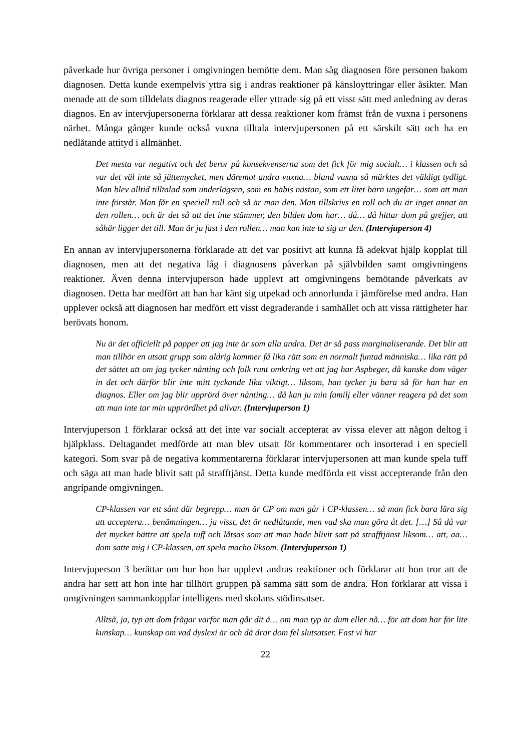påverkade hur övriga personer i omgivningen bemötte dem. Man såg diagnosen före personen bakom diagnosen. Detta kunde exempelvis yttra sig i andras reaktioner på känsloyttringar eller åsikter. Man menade att de som tilldelats diagnos reagerade eller yttrade sig på ett visst sätt med anledning av deras diagnos. En av intervjupersonerna förklarar att dessa reaktioner kom främst från de vuxna i personens närhet. Många gånger kunde också vuxna tilltala intervjupersonen på ett särskilt sätt och ha en nedlåtande attityd i allmänhet.
Det mesta var negativt och det beror på konsekvenserna som det fick för mig socialt… i klassen och så var det väl inte så jättemycket, men däremot andra vuxna… bland vuxna så märktes det väldigt tydligt. Man blev alltid tilltalad som underlägsen, som en bäbis nästan, som ett litet barn ungefär… som att man inte förstår. Man får en speciell roll och så är man den. Man tillskrivs en roll och du är inget annat än den rollen… och är det så att det inte stämmer, den bilden dom har… då… då hittar dom på grejjer, att såhär ligger det till. Man är ju fast i den rollen… man kan inte ta sig ur den. (Intervjuperson 4)
En annan av intervjupersonerna förklarade att det var positivt att kunna få adekvat hjälp kopplat till diagnosen, men att det negativa låg i diagnosens påverkan på självbilden samt omgivningens reaktioner. Även denna intervjuperson hade upplevt att omgivningens bemötande påverkats av diagnosen. Detta har medfört att han har känt sig utpekad och annorlunda i jämförelse med andra. Han upplever också att diagnosen har medfört ett visst degraderande i samhället och att vissa rättigheter har berövats honom.
Nu är det officiellt på papper att jag inte är som alla andra. Det är så pass marginaliserande. Det blir att man tillhör en utsatt grupp som aldrig kommer få lika rätt som en normalt funtad människa… lika rätt på det sättet att om jag tycker nånting och folk runt omkring vet att jag har Aspbeger, då kanske dom väger in det och därför blir inte mitt tyckande lika viktigt… liksom, han tycker ju bara så för han har en diagnos. Eller om jag blir upprörd över nånting… då kan ju min familj eller vänner reagera på det som att man inte tar min upprördhet på allvar. (Intervjuperson 1)
Intervjuperson 1 förklarar också att det inte var socialt accepterat av vissa elever att någon deltog i hjälpklass. Deltagandet medförde att man blev utsatt för kommentarer och insorterad i en speciell kategori. Som svar på de negativa kommentarerna förklarar intervjupersonen att man kunde spela tuff och säga att man hade blivit satt på strafftjänst. Detta kunde medförda ett visst accepterande från den angripande omgivningen.
CP-klassen var ett sånt där begrepp… man är CP om man går i CP-klassen… så man fick bara lära sig att acceptera… benämningen… ja visst, det är nedlåtande, men vad ska man göra åt det. […] Så då var det mycket bättre att spela tuff och låtsas som att man hade blivit satt på strafftjänst liksom… att, aa… dom satte mig i CP-klassen, att spela macho liksom. (Intervjuperson 1)
Intervjuperson 3 berättar om hur hon har upplevt andras reaktioner och förklarar att hon tror att de andra har sett att hon inte har tillhört gruppen på samma sätt som de andra. Hon förklarar att vissa i omgivningen sammankopplar intelligens med skolans stödinsatser.
Alltså, ja, typ att dom frågar varför man går dit å… om man typ är dum eller nå… för att dom har för lite kunskap… kunskap om vad dyslexi är och då drar dom fel slutsatser. Fast vi har
22